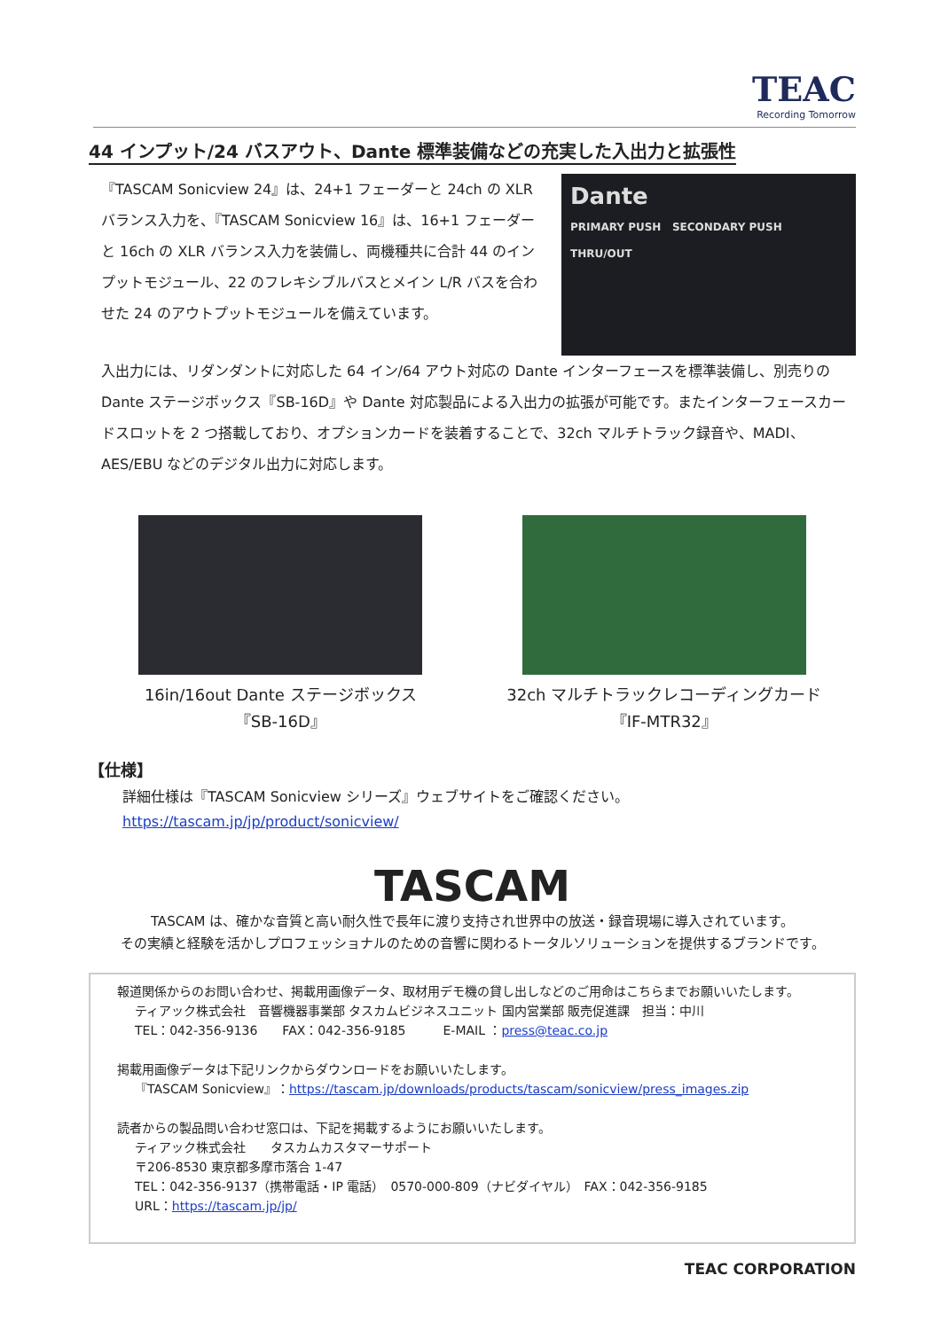TEAC
Recording Tomorrow
44 インプット/24 バスアウト、Dante 標準装備などの充実した入出力と拡張性
『TASCAM Sonicview 24』は、24+1 フェーダーと 24ch の XLR バランス入力を、『TASCAM Sonicview 16』は、16+1 フェーダーと 16ch の XLR バランス入力を装備し、両機種共に合計 44 のインプットモジュール、22 のフレキシブルバスとメイン L/R バスを合わせた 24 のアウトプットモジュールを備えています。
Dante
PRIMARY PUSH SECONDARY PUSH THRU/OUT
入出力には、リダンダントに対応した 64 イン/64 アウト対応の Dante インターフェースを標準装備し、別売りの Dante ステージボックス『SB-16D』や Dante 対応製品による入出力の拡張が可能です。またインターフェースカードスロットを 2 つ搭載しており、オプションカードを装着することで、32ch マルチトラック録音や、MADI、AES/EBU などのデジタル出力に対応します。
16in/16out Dante ステージボックス
『SB-16D』
32ch マルチトラックレコーディングカード
『IF-MTR32』
【仕様】
詳細仕様は『TASCAM Sonicview シリーズ』ウェブサイトをご確認ください。
https://tascam.jp/jp/product/sonicview/
TASCAM
TASCAM は、確かな音質と高い耐久性で長年に渡り支持され世界中の放送・録音現場に導入されています。
その実績と経験を活かしプロフェッショナルのための音響に関わるトータルソリューションを提供するブランドです。
報道関係からのお問い合わせ、掲載用画像データ、取材用デモ機の貸し出しなどのご用命はこちらまでお願いいたします。
ティアック株式会社　音響機器事業部 タスカムビジネスユニット 国内営業部 販売促進課　担当：中川
TEL：042-356-9136　　FAX：042-356-9185　　　E-MAIL ：press@teac.co.jp
掲載用画像データは下記リンクからダウンロードをお願いいたします。
『TASCAM Sonicview』：https://tascam.jp/downloads/products/tascam/sonicview/press_images.zip
読者からの製品問い合わせ窓口は、下記を掲載するようにお願いいたします。
ティアック株式会社　　タスカムカスタマーサポート
〒206-8530 東京都多摩市落合 1-47
TEL：042-356-9137（携帯電話・IP 電話）　0570-000-809（ナビダイヤル）　FAX：042-356-9185
URL：https://tascam.jp/jp/
TEAC CORPORATION